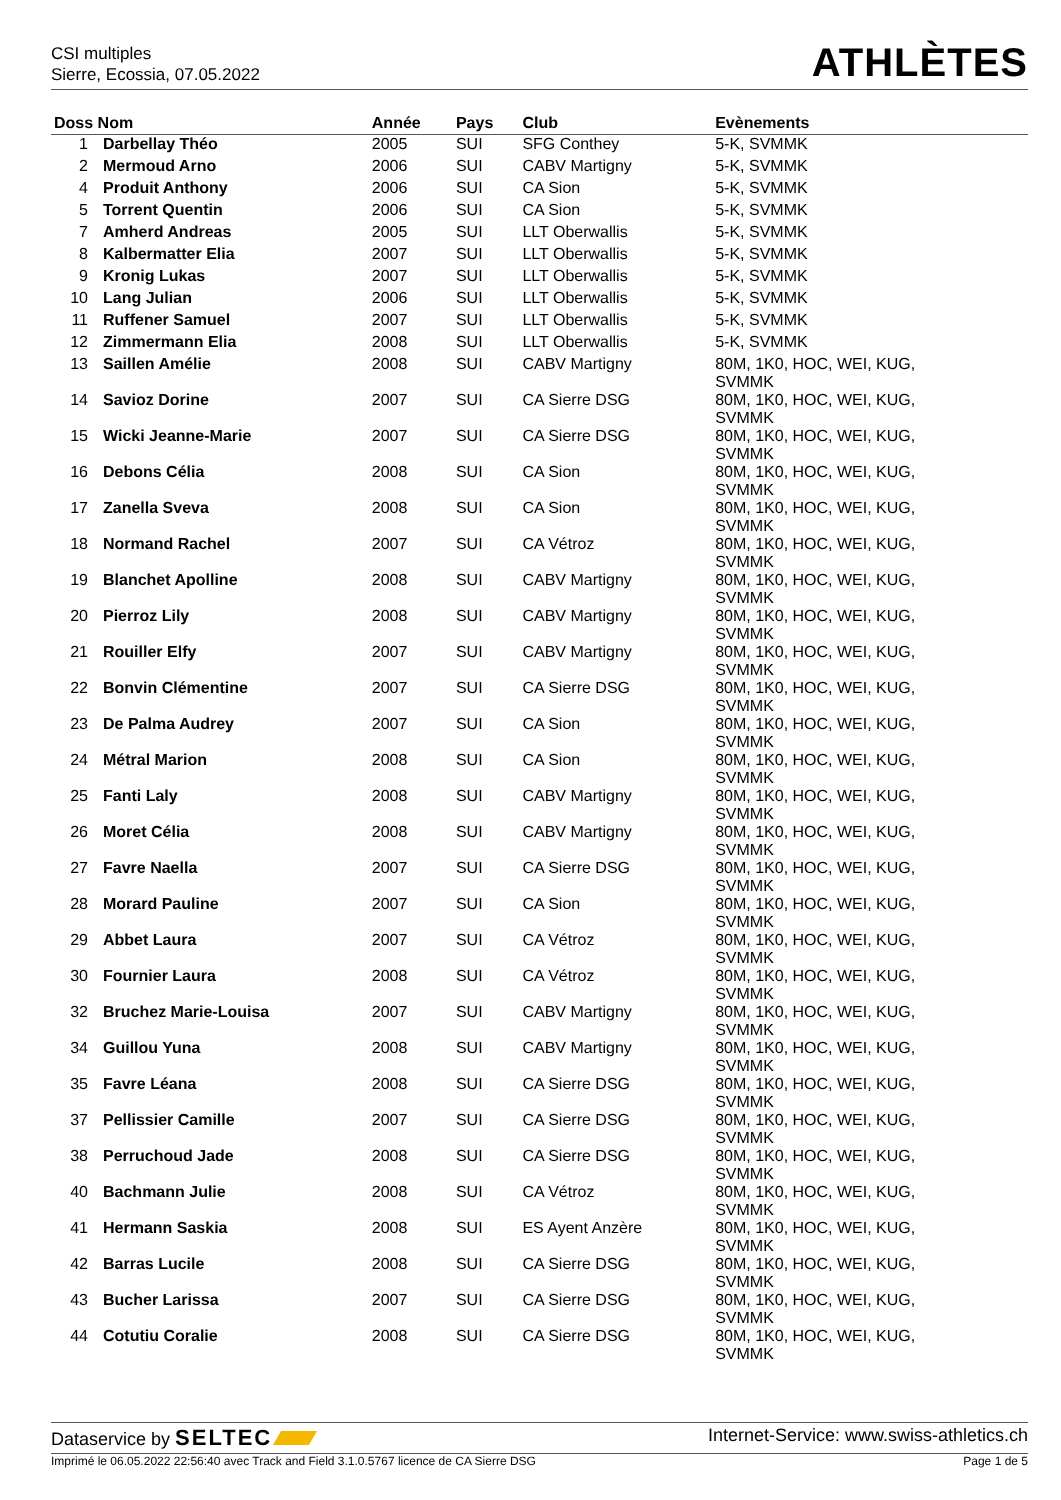CSI multiples
Sierre, Ecossia, 07.05.2022
ATHLÈTES
| Doss Nom | | Année | Pays | Club | Evènements |
| --- | --- | --- | --- | --- | --- |
| 1 | Darbellay Théo | 2005 | SUI | SFG Conthey | 5-K, SVMMK |
| 2 | Mermoud Arno | 2006 | SUI | CABV Martigny | 5-K, SVMMK |
| 4 | Produit Anthony | 2006 | SUI | CA Sion | 5-K, SVMMK |
| 5 | Torrent Quentin | 2006 | SUI | CA Sion | 5-K, SVMMK |
| 7 | Amherd Andreas | 2005 | SUI | LLT Oberwallis | 5-K, SVMMK |
| 8 | Kalbermatter Elia | 2007 | SUI | LLT Oberwallis | 5-K, SVMMK |
| 9 | Kronig Lukas | 2007 | SUI | LLT Oberwallis | 5-K, SVMMK |
| 10 | Lang Julian | 2006 | SUI | LLT Oberwallis | 5-K, SVMMK |
| 11 | Ruffener Samuel | 2007 | SUI | LLT Oberwallis | 5-K, SVMMK |
| 12 | Zimmermann Elia | 2008 | SUI | LLT Oberwallis | 5-K, SVMMK |
| 13 | Saillen Amélie | 2008 | SUI | CABV Martigny | 80M, 1K0, HOC, WEI, KUG, SVMMK |
| 14 | Savioz Dorine | 2007 | SUI | CA Sierre DSG | 80M, 1K0, HOC, WEI, KUG, SVMMK |
| 15 | Wicki Jeanne-Marie | 2007 | SUI | CA Sierre DSG | 80M, 1K0, HOC, WEI, KUG, SVMMK |
| 16 | Debons Célia | 2008 | SUI | CA Sion | 80M, 1K0, HOC, WEI, KUG, SVMMK |
| 17 | Zanella Sveva | 2008 | SUI | CA Sion | 80M, 1K0, HOC, WEI, KUG, SVMMK |
| 18 | Normand Rachel | 2007 | SUI | CA Vétroz | 80M, 1K0, HOC, WEI, KUG, SVMMK |
| 19 | Blanchet Apolline | 2008 | SUI | CABV Martigny | 80M, 1K0, HOC, WEI, KUG, SVMMK |
| 20 | Pierroz Lily | 2008 | SUI | CABV Martigny | 80M, 1K0, HOC, WEI, KUG, SVMMK |
| 21 | Rouiller Elfy | 2007 | SUI | CABV Martigny | 80M, 1K0, HOC, WEI, KUG, SVMMK |
| 22 | Bonvin Clémentine | 2007 | SUI | CA Sierre DSG | 80M, 1K0, HOC, WEI, KUG, SVMMK |
| 23 | De Palma Audrey | 2007 | SUI | CA Sion | 80M, 1K0, HOC, WEI, KUG, SVMMK |
| 24 | Métral Marion | 2008 | SUI | CA Sion | 80M, 1K0, HOC, WEI, KUG, SVMMK |
| 25 | Fanti Laly | 2008 | SUI | CABV Martigny | 80M, 1K0, HOC, WEI, KUG, SVMMK |
| 26 | Moret Célia | 2008 | SUI | CABV Martigny | 80M, 1K0, HOC, WEI, KUG, SVMMK |
| 27 | Favre Naella | 2007 | SUI | CA Sierre DSG | 80M, 1K0, HOC, WEI, KUG, SVMMK |
| 28 | Morard Pauline | 2007 | SUI | CA Sion | 80M, 1K0, HOC, WEI, KUG, SVMMK |
| 29 | Abbet Laura | 2007 | SUI | CA Vétroz | 80M, 1K0, HOC, WEI, KUG, SVMMK |
| 30 | Fournier Laura | 2008 | SUI | CA Vétroz | 80M, 1K0, HOC, WEI, KUG, SVMMK |
| 32 | Bruchez Marie-Louisa | 2007 | SUI | CABV Martigny | 80M, 1K0, HOC, WEI, KUG, SVMMK |
| 34 | Guillou Yuna | 2008 | SUI | CABV Martigny | 80M, 1K0, HOC, WEI, KUG, SVMMK |
| 35 | Favre Léana | 2008 | SUI | CA Sierre DSG | 80M, 1K0, HOC, WEI, KUG, SVMMK |
| 37 | Pellissier Camille | 2007 | SUI | CA Sierre DSG | 80M, 1K0, HOC, WEI, KUG, SVMMK |
| 38 | Perruchoud Jade | 2008 | SUI | CA Sierre DSG | 80M, 1K0, HOC, WEI, KUG, SVMMK |
| 40 | Bachmann Julie | 2008 | SUI | CA Vétroz | 80M, 1K0, HOC, WEI, KUG, SVMMK |
| 41 | Hermann Saskia | 2008 | SUI | ES Ayent Anzère | 80M, 1K0, HOC, WEI, KUG, SVMMK |
| 42 | Barras Lucile | 2008 | SUI | CA Sierre DSG | 80M, 1K0, HOC, WEI, KUG, SVMMK |
| 43 | Bucher Larissa | 2007 | SUI | CA Sierre DSG | 80M, 1K0, HOC, WEI, KUG, SVMMK |
| 44 | Cotutiu Coralie | 2008 | SUI | CA Sierre DSG | 80M, 1K0, HOC, WEI, KUG, SVMMK |
Dataservice by SELTEC Internet-Service: www.swiss-athletics.ch
Imprimé le 06.05.2022 22:56:40 avec Track and Field 3.1.0.5767 licence de CA Sierre DSG Page 1 de 5